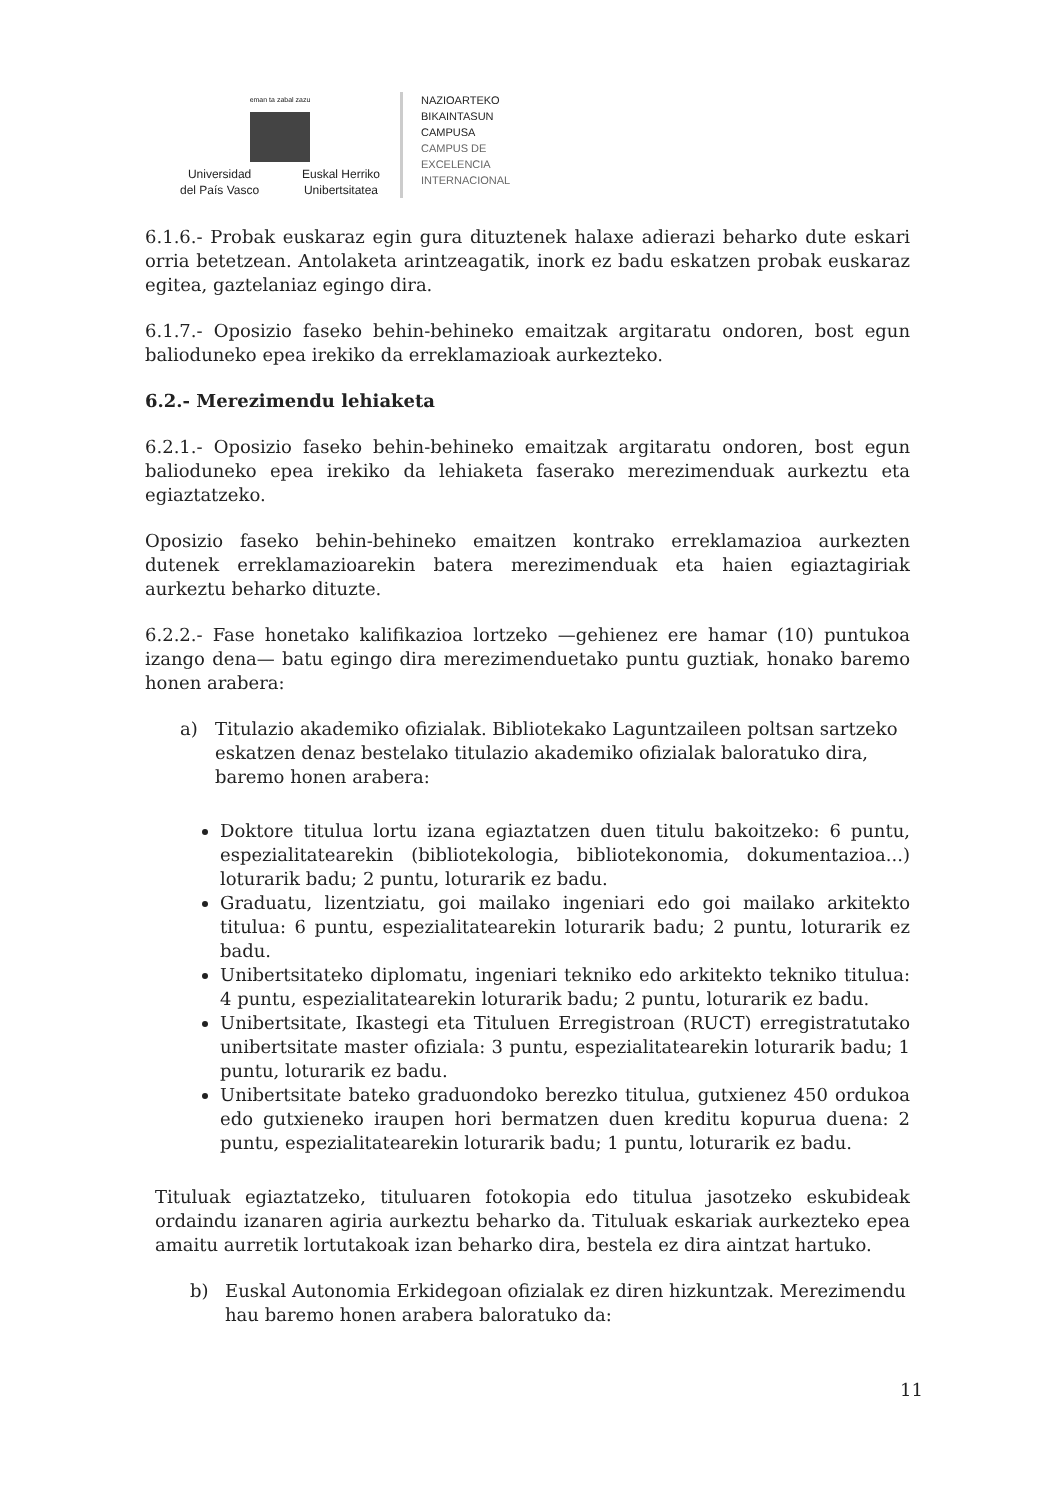eman ta zabal zazu
Universidad
del País Vasco
Euskal Herriko
Unibertsitatea
NAZIOARTEKO
BIKAINTASUN
CAMPUSA
CAMPUS DE
EXCELENCIA
INTERNACIONAL
6.1.6.- Probak euskaraz egin gura dituztenek halaxe adierazi beharko dute eskari orria betetzean. Antolaketa arintzeagatik, inork ez badu eskatzen probak euskaraz egitea, gaztelaniaz egingo dira.
6.1.7.- Oposizio faseko behin-behineko emaitzak argitaratu ondoren, bost egun balioduneko epea irekiko da erreklamazioak aurkezteko.
6.2.- Merezimendu lehiaketa
6.2.1.- Oposizio faseko behin-behineko emaitzak argitaratu ondoren, bost egun balioduneko epea irekiko da lehiaketa faserako merezimenduak aurkeztu eta egiaztatzeko.
Oposizio faseko behin-behineko emaitzen kontrako erreklamazioa aurkezten dutenek erreklamazioarekin batera merezimenduak eta haien egiaztagiriak aurkeztu beharko dituzte.
6.2.2.- Fase honetako kalifikazioa lortzeko —gehienez ere hamar (10) puntukoa izango dena— batu egingo dira merezimenduetako puntu guztiak, honako baremo honen arabera:
a) Titulazio akademiko ofizialak. Bibliotekako Laguntzaileen poltsan sartzeko eskatzen denaz bestelako titulazio akademiko ofizialak baloratuko dira, baremo honen arabera:
Doktore titulua lortu izana egiaztatzen duen titulu bakoitzeko: 6 puntu, espezialitatearekin (bibliotekologia, bibliotekonomia, dokumentazioa...) loturarik badu; 2 puntu, loturarik ez badu.
Graduatu, lizentziatu, goi mailako ingeniari edo goi mailako arkitekto titulua: 6 puntu, espezialitatearekin loturarik badu; 2 puntu, loturarik ez badu.
Unibertsitateko diplomatu, ingeniari tekniko edo arkitekto tekniko titulua: 4 puntu, espezialitatearekin loturarik badu; 2 puntu, loturarik ez badu.
Unibertsitate, Ikastegi eta Tituluen Erregistroan (RUCT) erregistratutako unibertsitate master ofiziala: 3 puntu, espezialitatearekin loturarik badu; 1 puntu, loturarik ez badu.
Unibertsitate bateko graduondoko berezko titulua, gutxienez 450 ordukoa edo gutxieneko iraupen hori bermatzen duen kreditu kopurua duena: 2 puntu, espezialitatearekin loturarik badu; 1 puntu, loturarik ez badu.
Tituluak egiaztatzeko, tituluaren fotokopia edo titulua jasotzeko eskubideak ordaindu izanaren agiria aurkeztu beharko da. Tituluak eskariak aurkezteko epea amaitu aurretik lortutakoak izan beharko dira, bestela ez dira aintzat hartuko.
b) Euskal Autonomia Erkidegoan ofizialak ez diren hizkuntzak. Merezimendu hau baremo honen arabera baloratuko da:
11